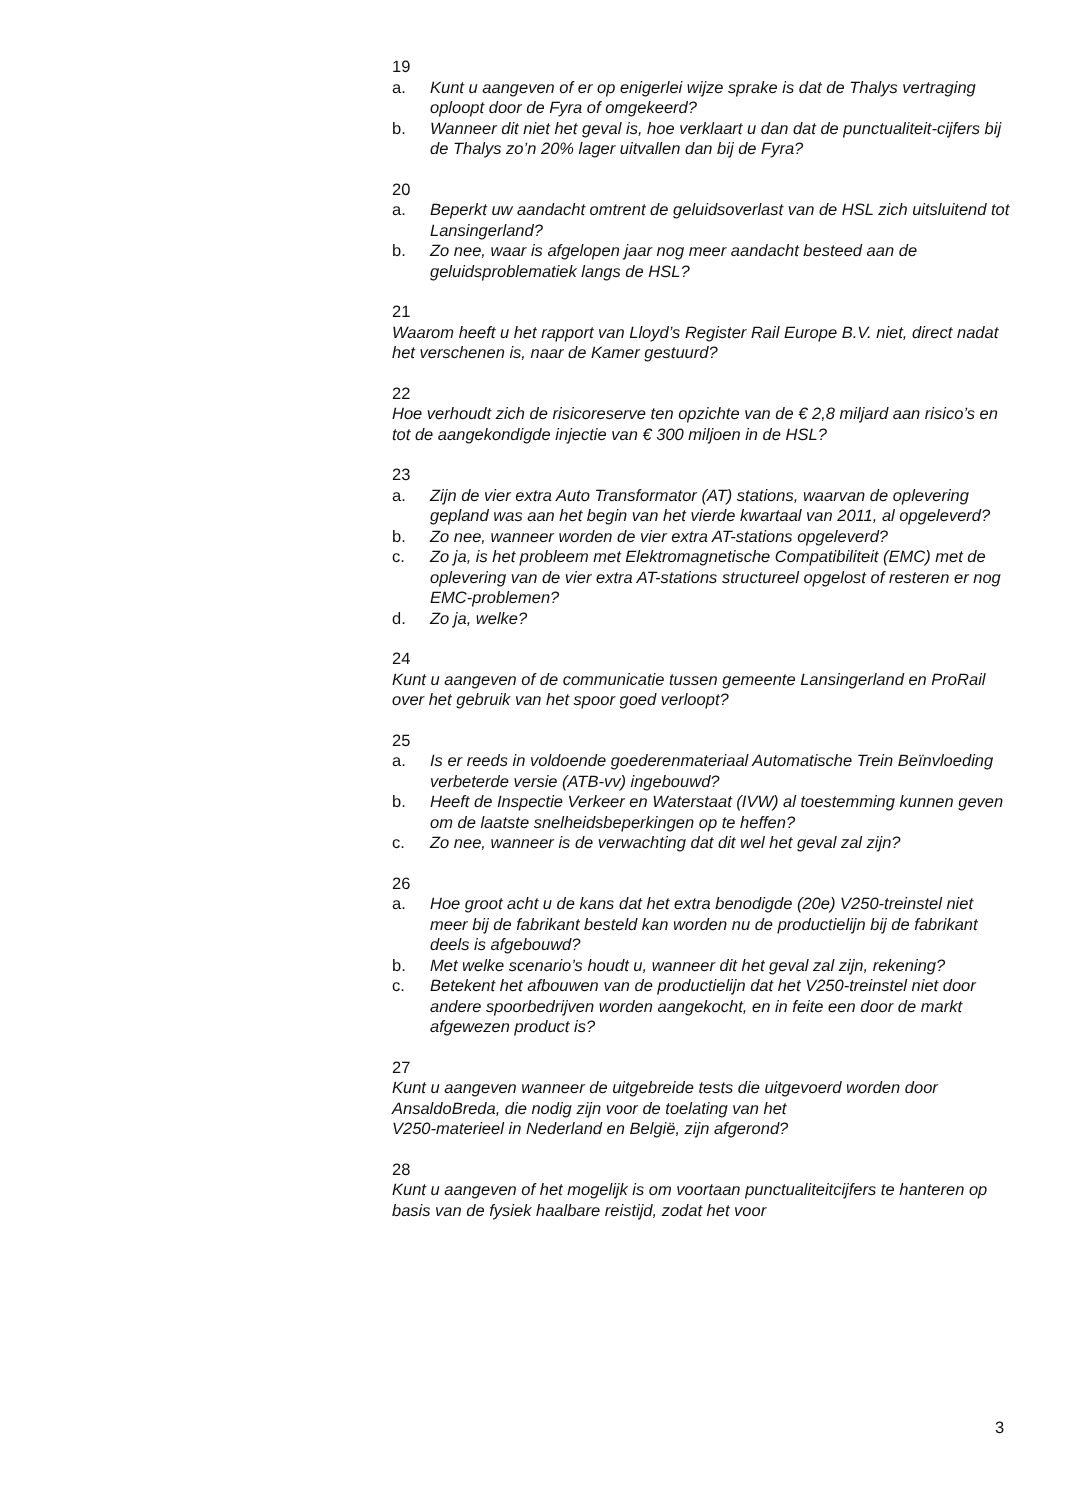19
a. Kunt u aangeven of er op enigerlei wijze sprake is dat de Thalys vertraging oploopt door de Fyra of omgekeerd?
b. Wanneer dit niet het geval is, hoe verklaart u dan dat de punctualiteit-cijfers bij de Thalys zo’n 20% lager uitvallen dan bij de Fyra?
20
a. Beperkt uw aandacht omtrent de geluidsoverlast van de HSL zich uitsluitend tot Lansingerland?
b. Zo nee, waar is afgelopen jaar nog meer aandacht besteed aan de geluidsproblematiek langs de HSL?
21
Waarom heeft u het rapport van Lloyd’s Register Rail Europe B.V. niet, direct nadat het verschenen is, naar de Kamer gestuurd?
22
Hoe verhoudt zich de risicoreserve ten opzichte van de € 2,8 miljard aan risico’s en tot de aangekondigde injectie van € 300 miljoen in de HSL?
23
a. Zijn de vier extra Auto Transformator (AT) stations, waarvan de oplevering gepland was aan het begin van het vierde kwartaal van 2011, al opgeleverd?
b. Zo nee, wanneer worden de vier extra AT-stations opgeleverd?
c. Zo ja, is het probleem met Elektromagnetische Compatibiliteit (EMC) met de oplevering van de vier extra AT-stations structureel opgelost of resteren er nog EMC-problemen?
d. Zo ja, welke?
24
Kunt u aangeven of de communicatie tussen gemeente Lansingerland en ProRail over het gebruik van het spoor goed verloopt?
25
a. Is er reeds in voldoende goederenmateriaal Automatische Trein Beïnvloeding verbeterde versie (ATB-vv) ingebouwd?
b. Heeft de Inspectie Verkeer en Waterstaat (IVW) al toestemming kunnen geven om de laatste snelheidsbeperkingen op te heffen?
c. Zo nee, wanneer is de verwachting dat dit wel het geval zal zijn?
26
a. Hoe groot acht u de kans dat het extra benodigde (20e) V250-treinstel niet meer bij de fabrikant besteld kan worden nu de productielijn bij de fabrikant deels is afgebouwd?
b. Met welke scenario’s houdt u, wanneer dit het geval zal zijn, rekening?
c. Betekent het afbouwen van de productielijn dat het V250-treinstel niet door andere spoorbedrijven worden aangekocht, en in feite een door de markt afgewezen product is?
27
Kunt u aangeven wanneer de uitgebreide tests die uitgevoerd worden door AnsaldoBreda, die nodig zijn voor de toelating van het
V250-materieel in Nederland en België, zijn afgerond?
28
Kunt u aangeven of het mogelijk is om voortaan punctualiteitcijfers te hanteren op basis van de fysiek haalbare reistijd, zodat het voor
3